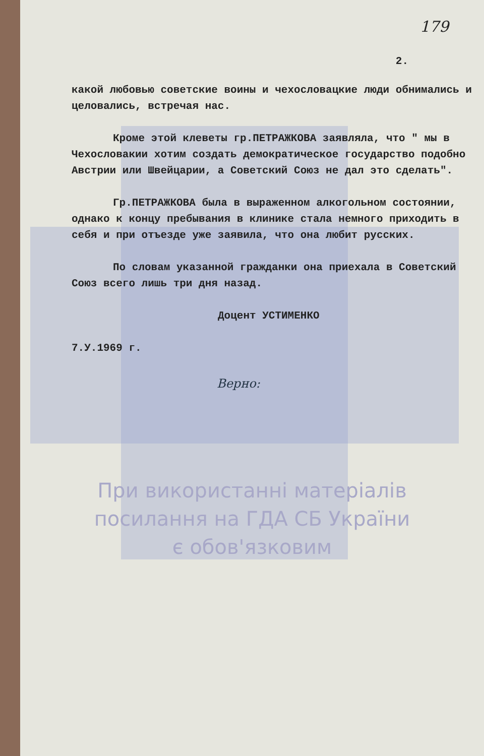179
2.
какой любовью советские воины и чехословацкие люди обнимались и целовались, встречая нас.
Кроме этой клеветы гр.ПЕТРАЖКОВА заявляла, что " мы в Чехословакии хотим создать демократическое государство подобно Австрии или Швейцарии, а Советский Союз не дал это сделать".
Гр.ПЕТРАЖКОВА была в выраженном алкогольном состоянии, однако к концу пребывания в клинике стала немного приходить в себя и при отъезде уже заявила, что она любит русских.
По словам указанной гражданки она приехала в Советский Союз всего лишь три дня назад.
Доцент УСТИМЕНКО
7.У.1969 г.
Верно:
При використанні матеріалів
посилання на ГДА СБ України
є обов'язковим